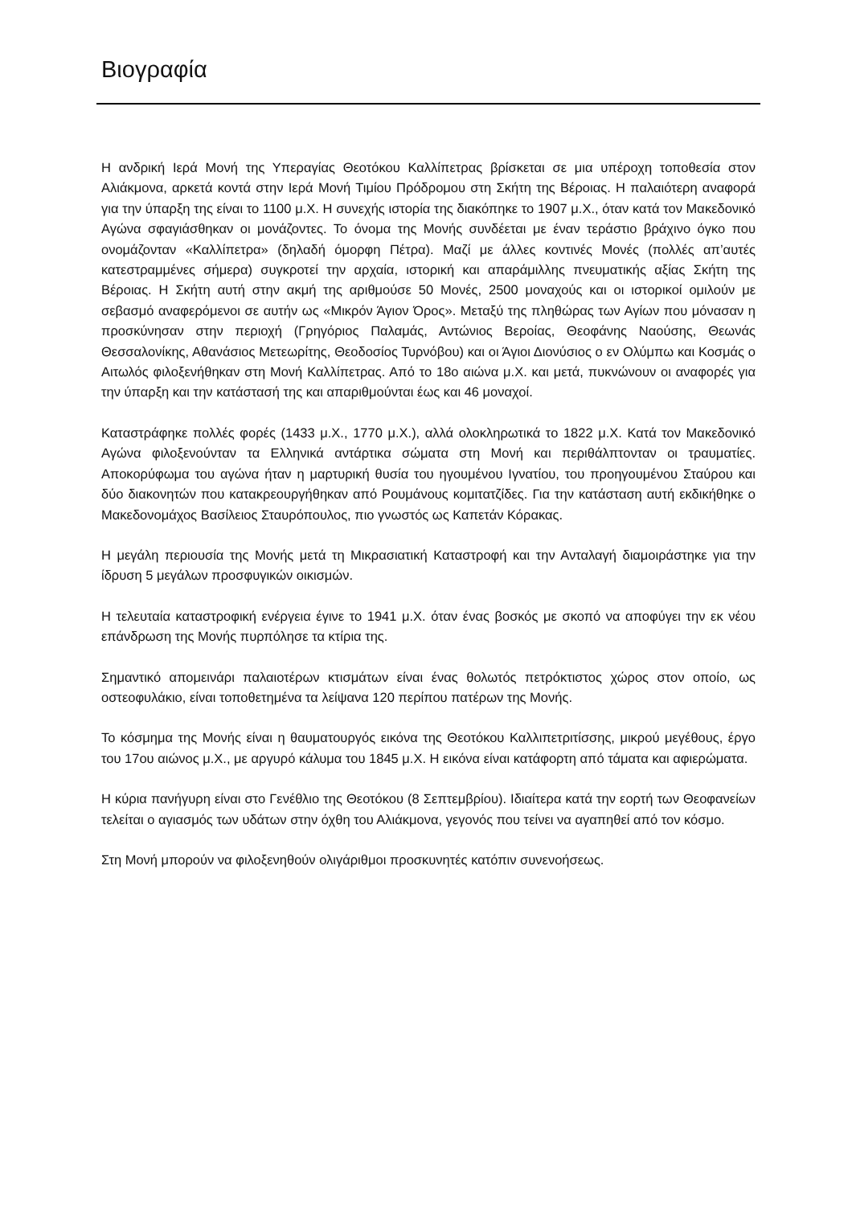Βιογραφία
Η ανδρική Ιερά Μονή της Υπεραγίας Θεοτόκου Καλλίπετρας βρίσκεται σε μια υπέροχη τοποθεσία στον Αλιάκμονα, αρκετά κοντά στην Ιερά Μονή Τιμίου Πρόδρομου στη Σκήτη της Βέροιας. Η παλαιότερη αναφορά για την ύπαρξη της είναι το 1100 μ.Χ. Η συνεχής ιστορία της διακόπηκε το 1907 μ.Χ., όταν κατά τον Μακεδονικό Αγώνα σφαγιάσθηκαν οι μονάζοντες. Το όνομα της Μονής συνδέεται με έναν τεράστιο βράχινο όγκο που ονομάζονταν «Καλλίπετρα» (δηλαδή όμορφη Πέτρα). Μαζί με άλλες κοντινές Μονές (πολλές απ’αυτές κατεστραμμένες σήμερα) συγκροτεί την αρχαία, ιστορική και απαράμιλλης πνευματικής αξίας Σκήτη της Βέροιας. Η Σκήτη αυτή στην ακμή της αριθμούσε 50 Μονές, 2500 μοναχούς και οι ιστορικοί ομιλούν με σεβασμό αναφερόμενοι σε αυτήν ως «Μικρόν Άγιον Όρος». Μεταξύ της πληθώρας των Αγίων που μόνασαν η προσκύνησαν στην περιοχή (Γρηγόριος Παλαμάς, Αντώνιος Βεροίας, Θεοφάνης Ναούσης, Θεωνάς Θεσσαλονίκης, Αθανάσιος Μετεωρίτης, Θεοδοσίος Τυρνόβου) και οι Άγιοι Διονύσιος ο εν Ολύμπω και Κοσμάς ο Αιτωλός φιλοξενήθηκαν στη Μονή Καλλίπετρας. Από το 18ο αιώνα μ.Χ. και μετά, πυκνώνουν οι αναφορές για την ύπαρξη και την κατάστασή της και απαριθμούνται έως και 46 μοναχοί.
Καταστράφηκε πολλές φορές (1433 μ.Χ., 1770 μ.Χ.), αλλά ολοκληρωτικά το 1822 μ.Χ. Κατά τον Μακεδονικό Αγώνα φιλοξενούνταν τα Ελληνικά αντάρτικα σώματα στη Μονή και περιθάλπτονταν οι τραυματίες. Αποκορύφωμα του αγώνα ήταν η μαρτυρική θυσία του ηγουμένου Ιγνατίου, του προηγουμένου Σταύρου και δύο διακονητών που κατακρεουργήθηκαν από Ρουμάνους κομιτατζίδες. Για την κατάσταση αυτή εκδικήθηκε ο Μακεδονομάχος Βασίλειος Σταυρόπουλος, πιο γνωστός ως Καπετάν Κόρακας.
Η μεγάλη περιουσία της Μονής μετά τη Μικρασιατική Καταστροφή και την Ανταλαγή διαμοιράστηκε για την ίδρυση 5 μεγάλων προσφυγικών οικισμών.
Η τελευταία καταστροφική ενέργεια έγινε το 1941 μ.Χ. όταν ένας βοσκός με σκοπό να αποφύγει την εκ νέου επάνδρωση της Μονής πυρπόλησε τα κτίρια της.
Σημαντικό απομεινάρι παλαιοτέρων κτισμάτων είναι ένας θολωτός πετρόκτιστος χώρος στον οποίο, ως οστεοφυλάκιο, είναι τοποθετημένα τα λείψανα 120 περίπου πατέρων της Μονής.
Το κόσμημα της Μονής είναι η θαυματουργός εικόνα της Θεοτόκου Καλλιπετριτίσσης, μικρού μεγέθους, έργο του 17ου αιώνος μ.Χ., με αργυρό κάλυμα του 1845 μ.Χ. Η εικόνα είναι κατάφορτη από τάματα και αφιερώματα.
Η κύρια πανήγυρη είναι στο Γενέθλιο της Θεοτόκου (8 Σεπτεμβρίου). Ιδιαίτερα κατά την εορτή των Θεοφανείων τελείται ο αγιασμός των υδάτων στην όχθη του Αλιάκμονα, γεγονός που τείνει να αγαπηθεί από τον κόσμο.
Στη Μονή μπορούν να φιλοξενηθούν ολιγάριθμοι προσκυνητές κατόπιν συνενοήσεως.